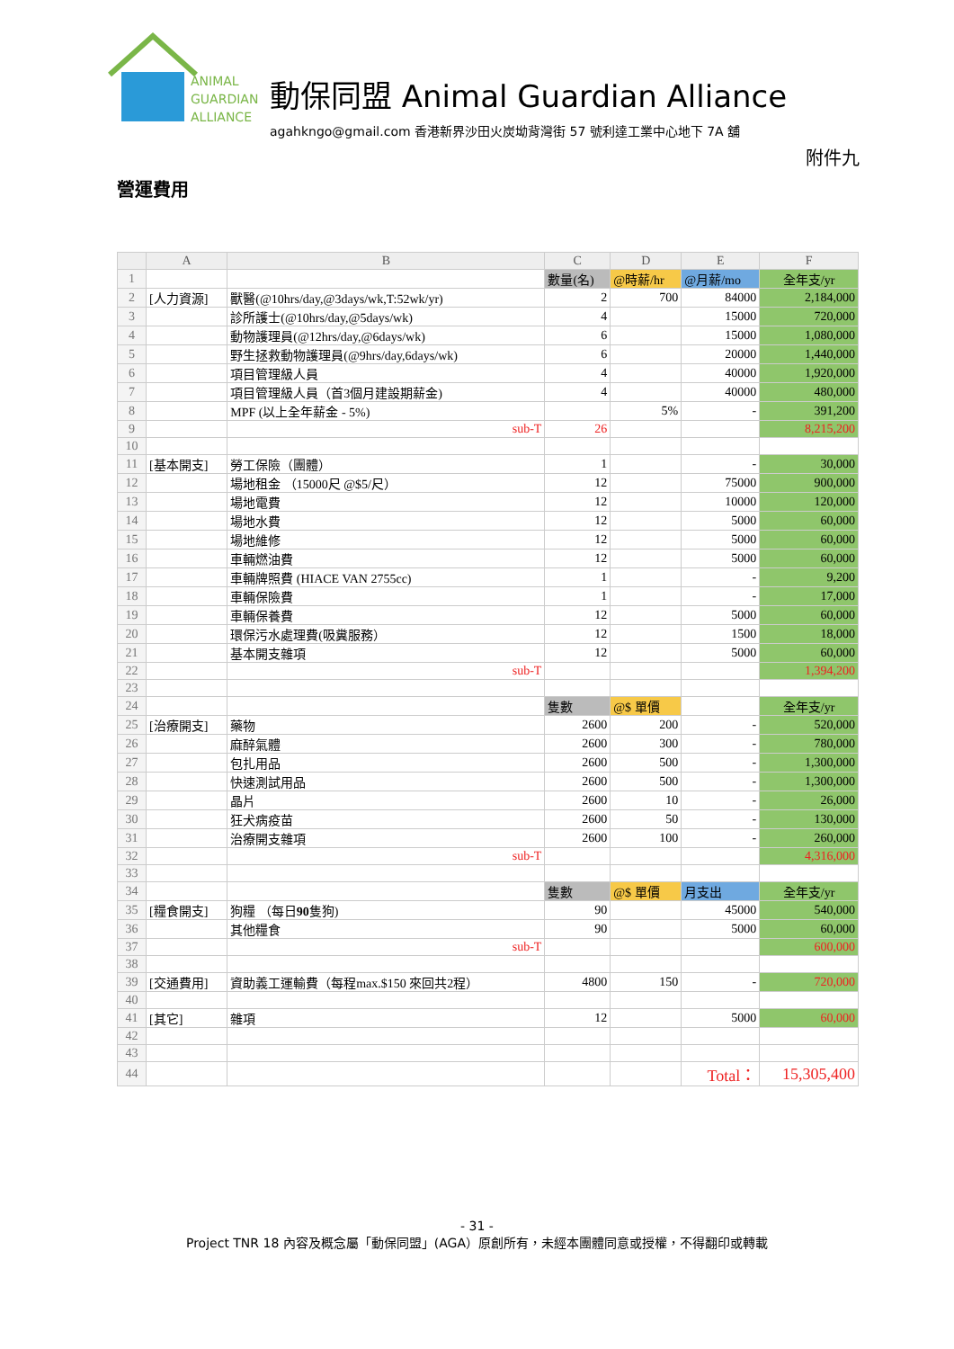ANIMAL
GUARDIAN
ALLIANCE
動保同盟 Animal Guardian Alliance
agahkngo@gmail.com 香港新界沙田火炭坳背灣街 57 號利達工業中心地下 7A 舖
附件九
營運費用
| | A | B | C | D | E | F |
| --- | --- | --- | --- | --- | --- | --- |
| 1 | | | 數量(名) | @時薪/hr | @月薪/mo | 全年支/yr |
| 2 | [人力資源] | 獸醫(@10hrs/day,@3days/wk,T:52wk/yr) | 2 | 700 | 84000 | 2,184,000 |
| 3 | | 診所護士(@10hrs/day,@5days/wk) | 4 | | 15000 | 720,000 |
| 4 | | 動物護理員(@12hrs/day,@6days/wk) | 6 | | 15000 | 1,080,000 |
| 5 | | 野生拯救動物護理員(@9hrs/day,6days/wk) | 6 | | 20000 | 1,440,000 |
| 6 | | 項目管理級人員 | 4 | | 40000 | 1,920,000 |
| 7 | | 項目管理級人員（首3個月建設期薪金) | 4 | | 40000 | 480,000 |
| 8 | | MPF (以上全年薪金 - 5%) | | 5% | - | 391,200 |
| 9 | | sub-T | 26 | | | 8,215,200 |
| 10 | | | | | | |
| 11 | [基本開支] | 勞工保險（團體） | 1 | | - | 30,000 |
| 12 | | 場地租金 （15000尺 @$5/尺） | 12 | | 75000 | 900,000 |
| 13 | | 場地電費 | 12 | | 10000 | 120,000 |
| 14 | | 場地水費 | 12 | | 5000 | 60,000 |
| 15 | | 場地維修 | 12 | | 5000 | 60,000 |
| 16 | | 車輛燃油費 | 12 | | 5000 | 60,000 |
| 17 | | 車輛牌照費 (HIACE VAN 2755cc) | 1 | | - | 9,200 |
| 18 | | 車輛保險費 | 1 | | - | 17,000 |
| 19 | | 車輛保養費 | 12 | | 5000 | 60,000 |
| 20 | | 環保污水處理費(吸糞服務） | 12 | | 1500 | 18,000 |
| 21 | | 基本開支雜項 | 12 | | 5000 | 60,000 |
| 22 | | sub-T | | | | 1,394,200 |
| 23 | | | | | | |
| 24 | | | 隻數 | @$ 單價 | | 全年支/yr |
| 25 | [治療開支] | 藥物 | 2600 | 200 | - | 520,000 |
| 26 | | 麻醉氣體 | 2600 | 300 | - | 780,000 |
| 27 | | 包扎用品 | 2600 | 500 | - | 1,300,000 |
| 28 | | 快速測試用品 | 2600 | 500 | - | 1,300,000 |
| 29 | | 晶片 | 2600 | 10 | - | 26,000 |
| 30 | | 狂犬病疫苗 | 2600 | 50 | - | 130,000 |
| 31 | | 治療開支雜項 | 2600 | 100 | - | 260,000 |
| 32 | | sub-T | | | | 4,316,000 |
| 33 | | | | | | |
| 34 | | | 隻數 | @$ 單價 | 月支出 | 全年支/yr |
| 35 | [糧食開支] | 狗糧 （每日 90 隻狗) | 90 | | 45000 | 540,000 |
| 36 | | 其他糧食 | 90 | | 5000 | 60,000 |
| 37 | | sub-T | | | | 600,000 |
| 38 | | | | | | |
| 39 | [交通費用] | 資助義工運輸費（每程max.$150 來回共2程） | 4800 | 150 | - | 720,000 |
| 40 | | | | | | |
| 41 | [其它] | 雜項 | 12 | | 5000 | 60,000 |
| 42 | | | | | | |
| 43 | | | | | | |
| 44 | | | | | Total： | 15,305,400 |
- 31 -
Project TNR 18 內容及概念屬「動保同盟」(AGA）原創所有，未經本團體同意或授權，不得翻印或轉載